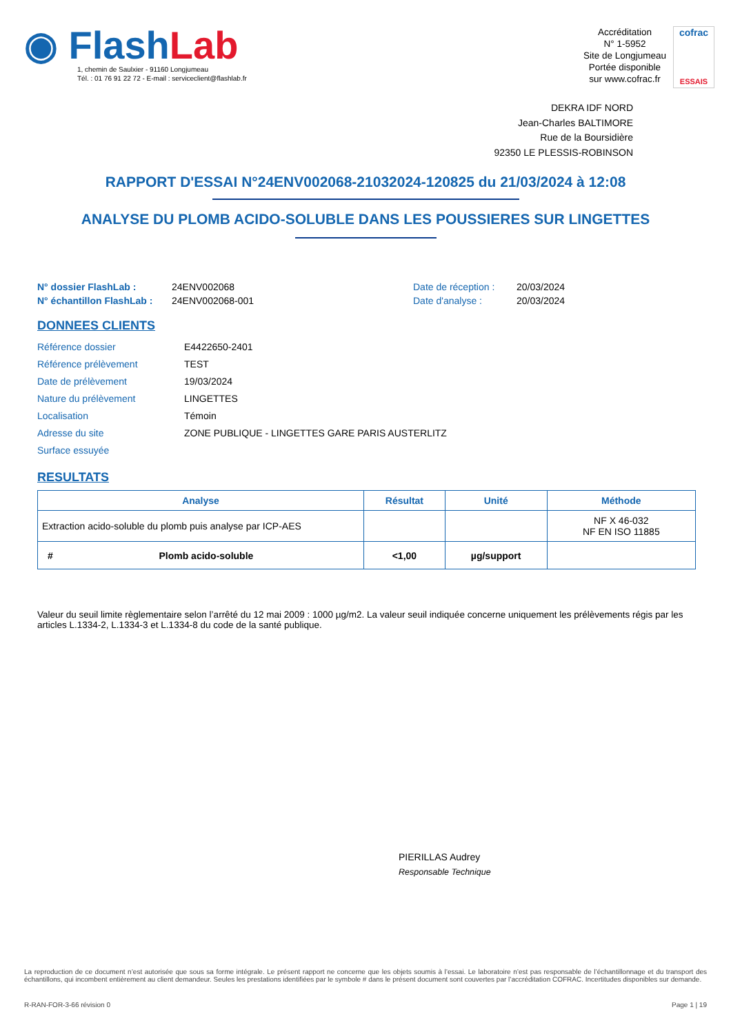◉ Flash Lab
1, chemin de Saulxier - 91160 Longjumeau
Tél. : 01 76 91 22 72 - E-mail : serviceclient@flashlab.fr
Accréditation
N° 1-5952
Site de Longjumeau
Portée disponible
sur www.cofrac.fr
cofrac
ESSAIS
DEKRA IDF NORD
Jean-Charles BALTIMORE
Rue de la Boursidière
92350 LE PLESSIS-ROBINSON
RAPPORT D'ESSAI N°24ENV002068-21032024-120825 du 21/03/2024 à 12:08
ANALYSE DU PLOMB ACIDO-SOLUBLE DANS LES POUSSIERES SUR LINGETTES
| N° dossier FlashLab : | 24ENV002068 | Date de réception : | 20/03/2024 |
| N° échantillon FlashLab : | 24ENV002068-001 | Date d'analyse : | 20/03/2024 |
DONNEES CLIENTS
| Référence dossier | E4422650-2401 |
| Référence prélèvement | TEST |
| Date de prélèvement | 19/03/2024 |
| Nature du prélèvement | LINGETTES |
| Localisation | Témoin |
| Adresse du site | ZONE PUBLIQUE - LINGETTES GARE PARIS AUSTERLITZ |
| Surface essuyée | |
RESULTATS
| Analyse | Résultat | Unité | Méthode |
| --- | --- | --- | --- |
| Extraction acido-soluble du plomb puis analyse par ICP-AES | | | NF X 46-032 NF EN ISO 11885 |
| # Plomb acido-soluble | <1,00 | µg/support | |
Valeur du seuil limite règlementaire selon l’arrêté du 12 mai 2009 : 1000 µg/m2. La valeur seuil indiquée concerne uniquement les prélèvements régis par les articles L.1334-2, L.1334-3 et L.1334-8 du code de la santé publique.
PIERILLAS Audrey
Responsable Technique
La reproduction de ce document n’est autorisée que sous sa forme intégrale. Le présent rapport ne concerne que les objets soumis à l’essai. Le laboratoire n’est pas responsable de l’échantillonnage et du transport des échantillons, qui incombent entièrement au client demandeur. Seules les prestations identifiées par le symbole # dans le présent document sont couvertes par l’accréditation COFRAC. Incertitudes disponibles sur demande.
R-RAN-FOR-3-66 révision 0 Page 1 | 19